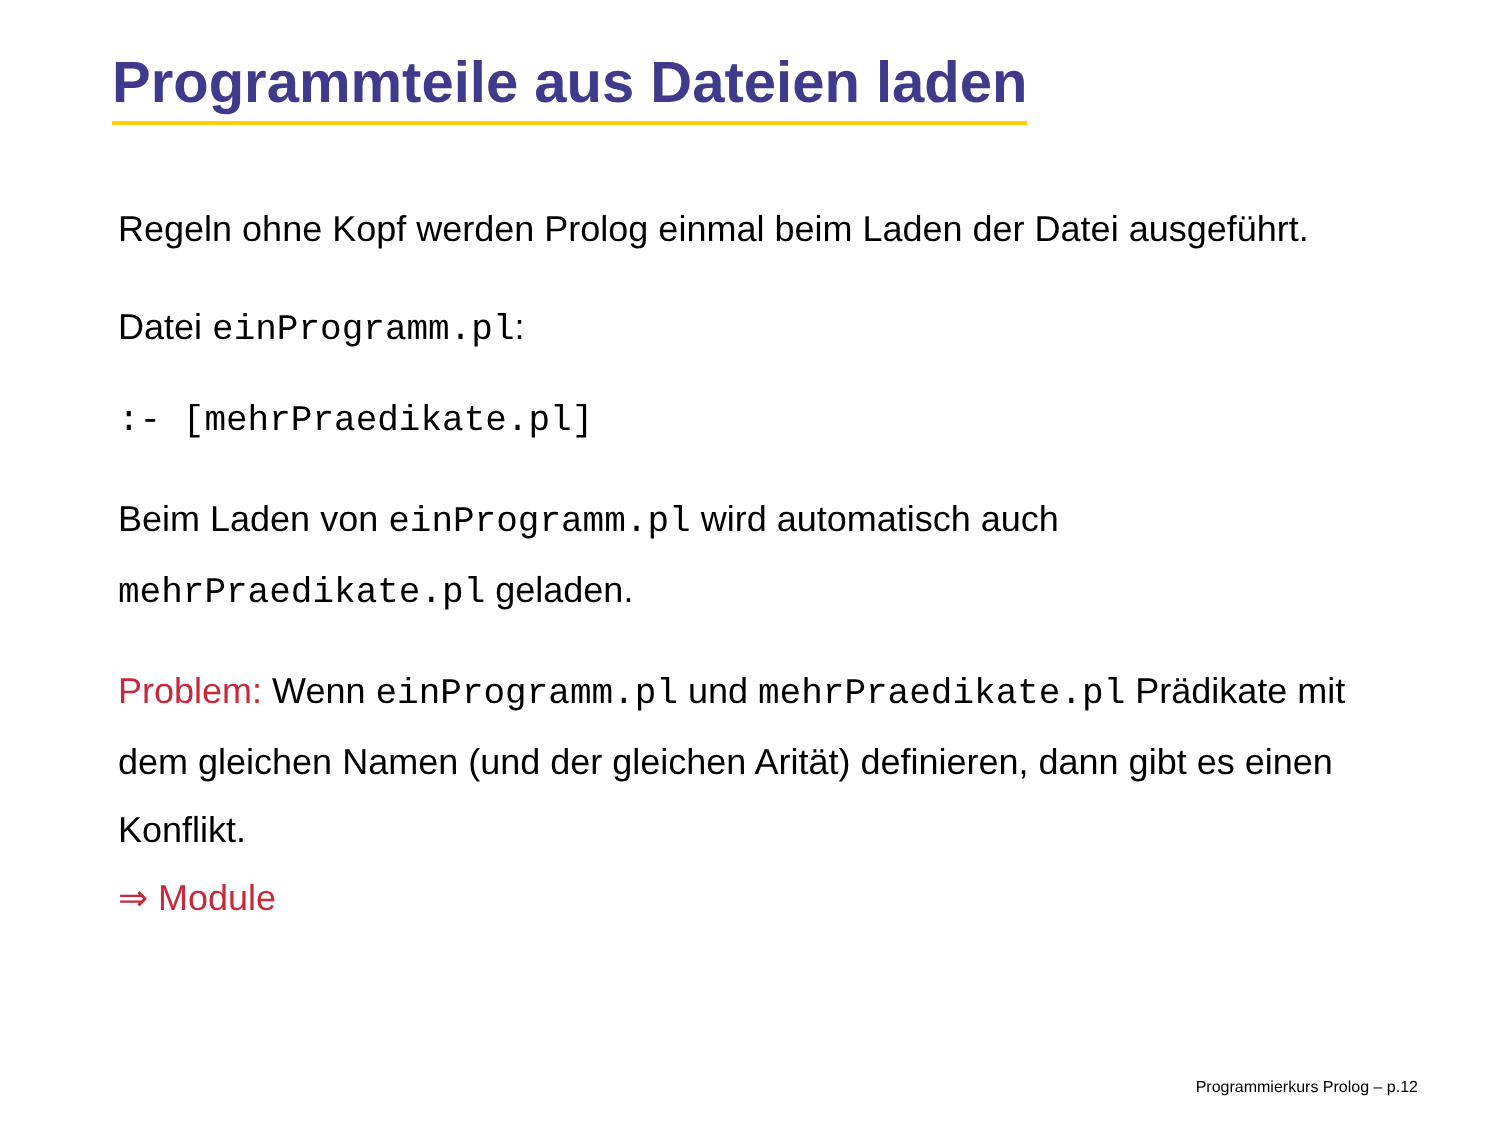Programmteile aus Dateien laden
Regeln ohne Kopf werden Prolog einmal beim Laden der Datei ausgeführt.
Datei einProgramm.pl:
:- [mehrPraedikate.pl]
Beim Laden von einProgramm.pl wird automatisch auch mehrPraedikate.pl geladen.
Problem: Wenn einProgramm.pl und mehrPraedikate.pl Prädikate mit dem gleichen Namen (und der gleichen Arität) definieren, dann gibt es einen Konflikt.
⇒ Module
Programmierkurs Prolog – p.12